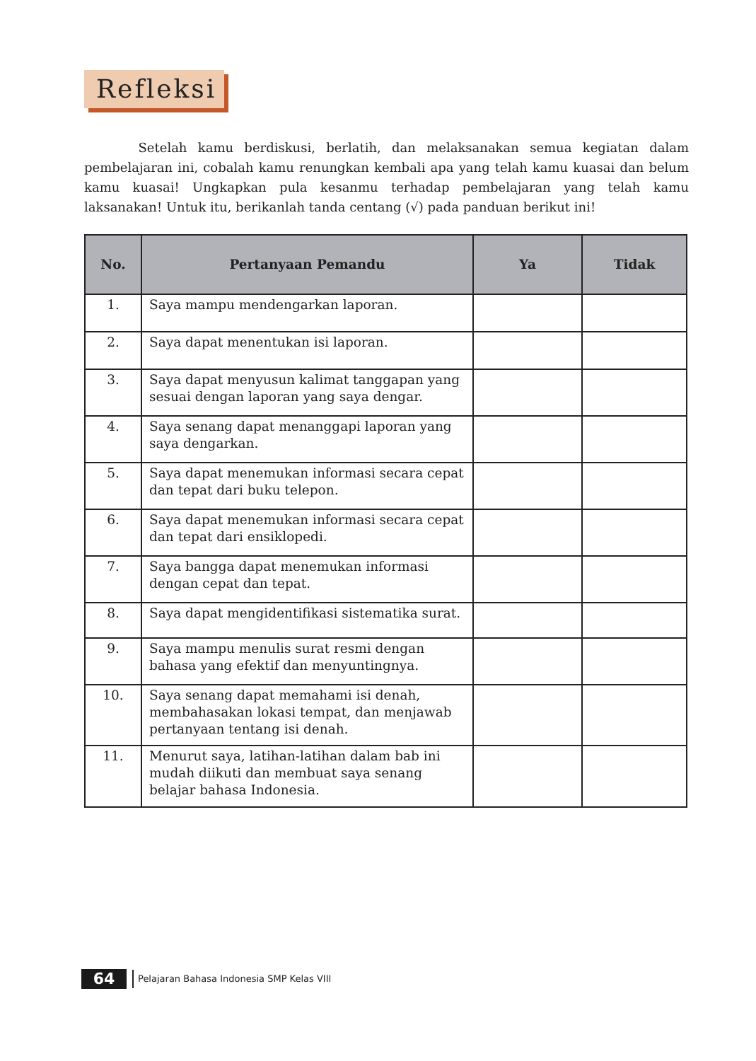Refleksi
Setelah kamu berdiskusi, berlatih, dan melaksanakan semua kegiatan dalam pembelajaran ini, cobalah kamu renungkan kembali apa yang telah kamu kuasai dan belum kamu kuasai! Ungkapkan pula kesanmu terhadap pembelajaran yang telah kamu laksanakan! Untuk itu, berikanlah tanda centang (√) pada panduan berikut ini!
| No. | Pertanyaan Pemandu | Ya | Tidak |
| --- | --- | --- | --- |
| 1. | Saya mampu mendengarkan laporan. | | |
| 2. | Saya dapat menentukan isi laporan. | | |
| 3. | Saya dapat menyusun kalimat tanggapan yang sesuai dengan laporan yang saya dengar. | | |
| 4. | Saya senang dapat menanggapi laporan yang saya dengarkan. | | |
| 5. | Saya dapat menemukan informasi secara cepat dan tepat dari buku telepon. | | |
| 6. | Saya dapat menemukan informasi secara cepat dan tepat dari ensiklopedi. | | |
| 7. | Saya bangga dapat menemukan informasi dengan cepat dan tepat. | | |
| 8. | Saya dapat mengidentifikasi sistematika surat. | | |
| 9. | Saya mampu menulis surat resmi dengan bahasa yang efektif dan menyuntingnya. | | |
| 10. | Saya senang dapat memahami isi denah, membahasakan lokasi tempat, dan menjawab pertanyaan tentang isi denah. | | |
| 11. | Menurut saya, latihan-latihan dalam bab ini mudah diikuti dan membuat saya senang belajar bahasa Indonesia. | | |
64
Pelajaran Bahasa Indonesia SMP Kelas VIII